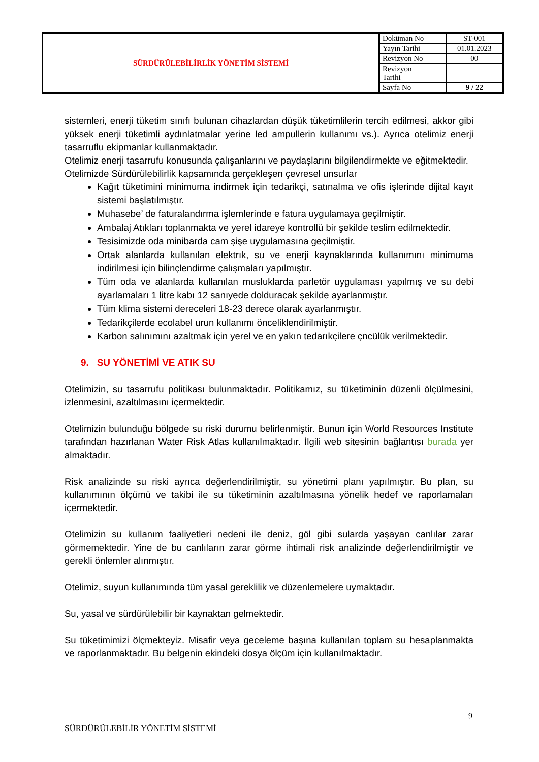| SÜRDÜRÜLEBİLİRLİK YÖNETİM SİSTEMİ | Doküman No | ST-001 |
| | Yayın Tarihi | 01.01.2023 |
| | Revizyon No | 00 |
| | Revizyon Tarihi | |
| | Sayfa No | 9 / 22 |
sistemleri, enerji tüketim sınıfı bulunan cihazlardan düşük tüketimlilerin tercih edilmesi, akkor gibi yüksek enerji tüketimli aydınlatmalar yerine led ampullerin kullanımı vs.). Ayrıca otelimiz enerji tasarruflu ekipmanlar kullanmaktadır.
Otelimiz enerji tasarrufu konusunda çalışanlarını ve paydaşlarını bilgilendirmekte ve eğitmektedir.
Otelimizde Sürdürülebilirlik kapsamında gerçekleşen çevresel unsurlar
Kağıt tüketimini minimuma indirmek için tedarikçi, satınalma ve ofis işlerinde dijital kayıt sistemi başlatılmıştır.
Muhasebe’ de faturalandırma işlemlerinde e fatura uygulamaya geçilmiştir.
Ambalaj Atıkları toplanmakta ve yerel idareye kontrollü bir şekilde teslim edilmektedir.
Tesisimizde oda minibarda cam şişe uygulamasına geçilmiştir.
Ortak alanlarda kullanılan elektrık, su ve enerji kaynaklarında kullanımını minimuma indirilmesi için bilinçlendirme çalışmaları yapılmıştır.
Tüm oda ve alanlarda kullanılan musluklarda parletör uygulaması yapılmış ve su debi ayarlamaları 1 litre kabı 12 sanıyede dolduracak şekilde ayarlanmıştır.
Tüm klima sistemi dereceleri 18-23 derece olarak ayarlanmıştır.
Tedarikçilerde ecolabel urun kullanımı önceliklendirilmiştir.
Karbon salınımını azaltmak için yerel ve en yakın tedarıkçilere çncülük verilmektedir.
9. SU YÖNETİMİ VE ATIK SU
Otelimizin, su tasarrufu politikası bulunmaktadır. Politikamız, su tüketiminin düzenli ölçülmesini, izlenmesini, azaltılmasını içermektedir.
Otelimizin bulunduğu bölgede su riski durumu belirlenmiştir. Bunun için World Resources Institute tarafından hazırlanan Water Risk Atlas kullanılmaktadır. İlgili web sitesinin bağlantısı burada yer almaktadır.
Risk analizinde su riski ayrıca değerlendirilmiştir, su yönetimi planı yapılmıştır. Bu plan, su kullanımının ölçümü ve takibi ile su tüketiminin azaltılmasına yönelik hedef ve raporlamaları içermektedir.
Otelimizin su kullanım faaliyetleri nedeni ile deniz, göl gibi sularda yaşayan canlılar zarar görmemektedir. Yine de bu canlıların zarar görme ihtimali risk analizinde değerlendirilmiştir ve gerekli önlemler alınmıştır.
Otelimiz, suyun kullanımında tüm yasal gereklilik ve düzenlemelere uymaktadır.
Su, yasal ve sürdürülebilir bir kaynaktan gelmektedir.
Su tüketimimizi ölçmekteyiz. Misafir veya geceleme başına kullanılan toplam su hesaplanmakta ve raporlanmaktadır. Bu belgenin ekindeki dosya ölçüm için kullanılmaktadır.
9
SÜRDÜRÜLEBİLİR YÖNETİM SİSTEMİ